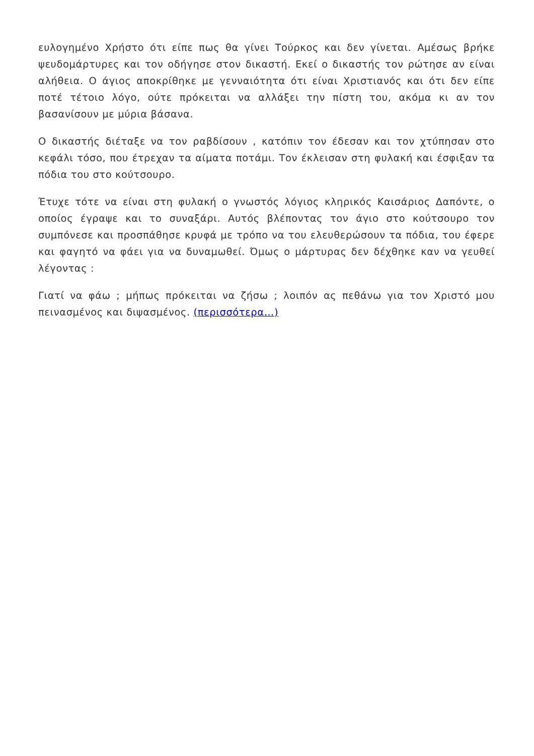ευλογημένο Χρήστο ότι είπε πως θα γίνει Τούρκος και δεν γίνεται. Αμέσως βρήκε ψευδομάρτυρες και τον οδήγησε στον δικαστή. Εκεί ο δικαστής τον ρώτησε αν είναι αλήθεια. Ο άγιος αποκρίθηκε με γενναιότητα ότι είναι Χριστιανός και ότι δεν είπε ποτέ τέτοιο λόγο, ούτε πρόκειται να αλλάξει την πίστη του, ακόμα κι αν τον βασανίσουν με μύρια βάσανα.
Ο δικαστής διέταξε να τον ραβδίσουν , κατόπιν τον έδεσαν και τον χτύπησαν στο κεφάλι τόσο, που έτρεχαν τα αίματα ποτάμι. Τον έκλεισαν στη φυλακή και έσφιξαν τα πόδια του στο κούτσουρο.
Έτυχε τότε να είναι στη φυλακή ο γνωστός λόγιος κληρικός Καισάριος Δαπόντε, ο οποίος έγραψε και το συναξάρι. Αυτός βλέποντας τον άγιο στο κούτσουρο τον συμπόνεσε και προσπάθησε κρυφά με τρόπο να του ελευθερώσουν τα πόδια, του έφερε και φαγητό να φάει για να δυναμωθεί. Όμως ο μάρτυρας δεν δέχθηκε καν να γευθεί λέγοντας :
Γιατί να φάω ; μήπως πρόκειται να ζήσω ; λοιπόν ας πεθάνω για τον Χριστό μου πεινασμένος και διψασμένος. (περισσότερα…)